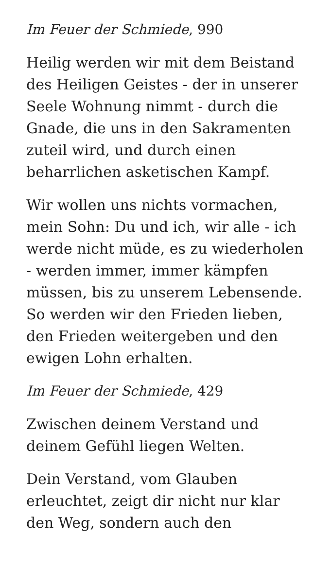Im Feuer der Schmiede, 990
Heilig werden wir mit dem Beistand des Heiligen Geistes - der in unserer Seele Wohnung nimmt - durch die Gnade, die uns in den Sakramenten zuteil wird, und durch einen beharrlichen asketischen Kampf.
Wir wollen uns nichts vormachen, mein Sohn: Du und ich, wir alle - ich werde nicht müde, es zu wiederholen - werden immer, immer kämpfen müssen, bis zu unserem Lebensende. So werden wir den Frieden lieben, den Frieden weitergeben und den ewigen Lohn erhalten.
Im Feuer der Schmiede, 429
Zwischen deinem Verstand und deinem Gefühl liegen Welten.
Dein Verstand, vom Glauben erleuchtet, zeigt dir nicht nur klar den Weg, sondern auch den